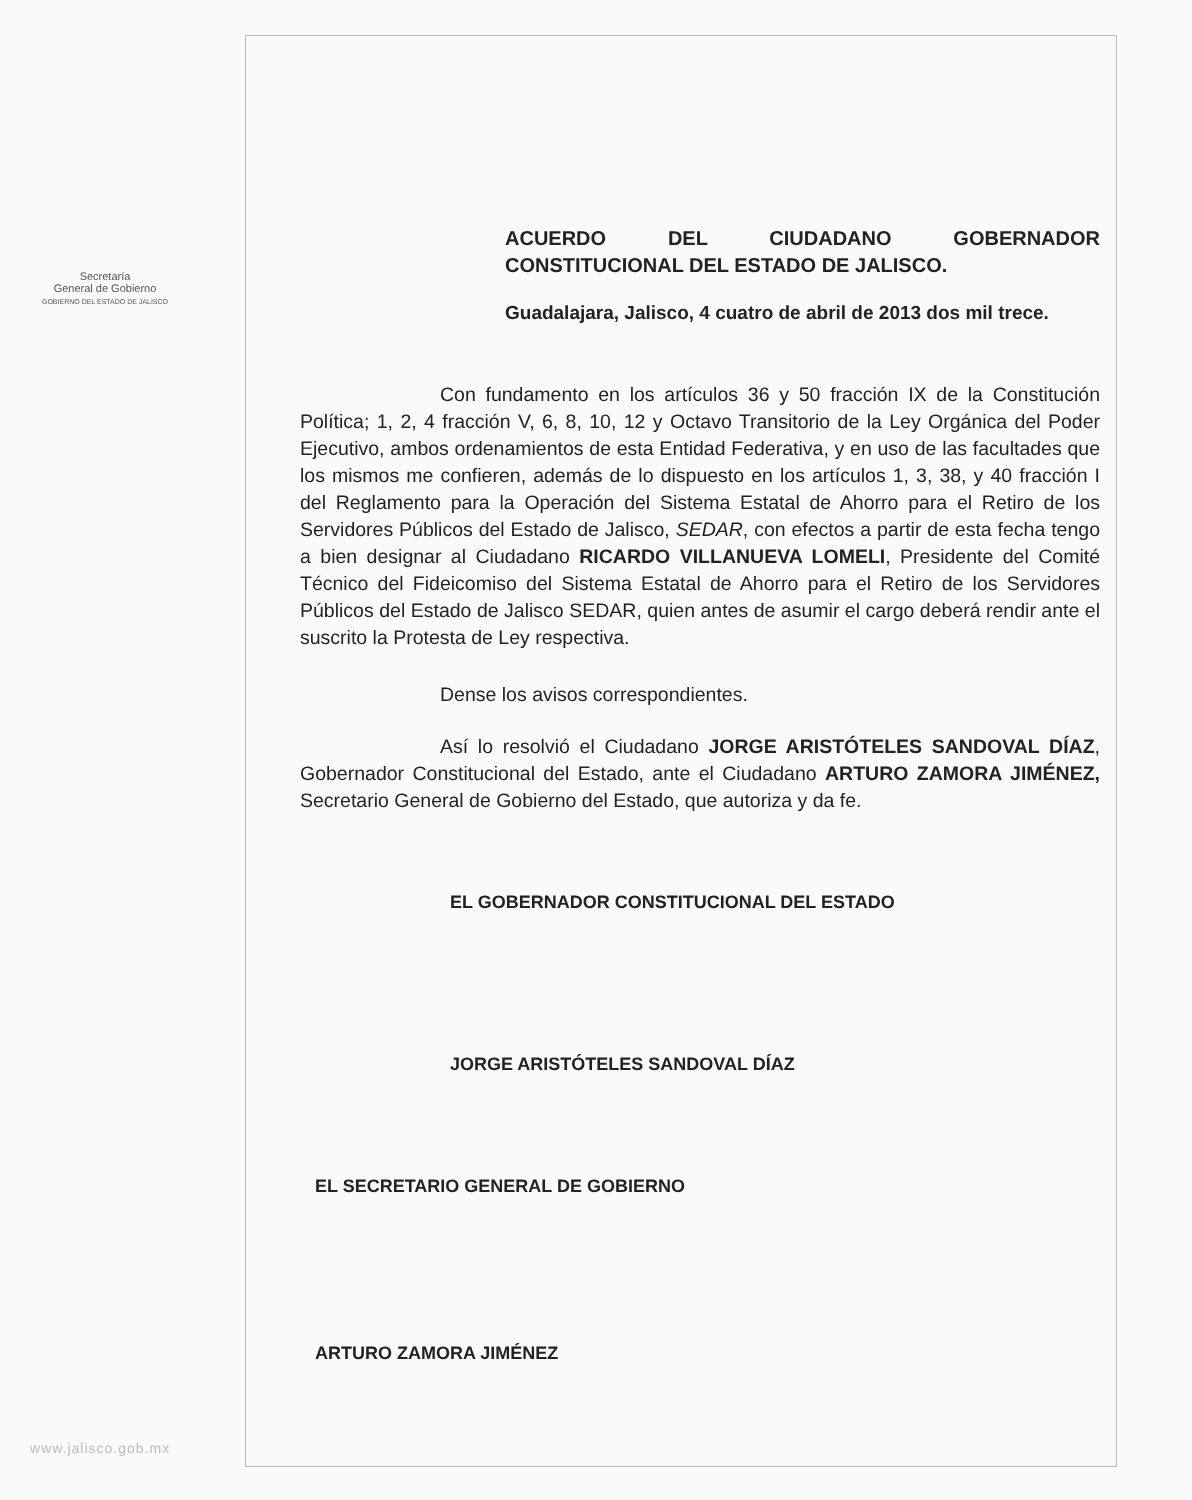Secretaría
General de Gobierno
GOBIERNO DEL ESTADO DE JALISCO
www.jalisco.gob.mx
ACUERDO DEL CIUDADANO GOBERNADOR CONSTITUCIONAL DEL ESTADO DE JALISCO.
Guadalajara, Jalisco, 4 cuatro de abril de 2013 dos mil trece.
Con fundamento en los artículos 36 y 50 fracción IX de la Constitución Política; 1, 2, 4 fracción V, 6, 8, 10, 12 y Octavo Transitorio de la Ley Orgánica del Poder Ejecutivo, ambos ordenamientos de esta Entidad Federativa, y en uso de las facultades que los mismos me confieren, además de lo dispuesto en los artículos 1, 3, 38, y 40 fracción I del Reglamento para la Operación del Sistema Estatal de Ahorro para el Retiro de los Servidores Públicos del Estado de Jalisco, SEDAR, con efectos a partir de esta fecha tengo a bien designar al Ciudadano RICARDO VILLANUEVA LOMELI, Presidente del Comité Técnico del Fideicomiso del Sistema Estatal de Ahorro para el Retiro de los Servidores Públicos del Estado de Jalisco SEDAR, quien antes de asumir el cargo deberá rendir ante el suscrito la Protesta de Ley respectiva.
Dense los avisos correspondientes.
Así lo resolvió el Ciudadano JORGE ARISTÓTELES SANDOVAL DÍAZ, Gobernador Constitucional del Estado, ante el Ciudadano ARTURO ZAMORA JIMÉNEZ, Secretario General de Gobierno del Estado, que autoriza y da fe.
EL GOBERNADOR CONSTITUCIONAL DEL ESTADO
JORGE ARISTÓTELES SANDOVAL DÍAZ
EL SECRETARIO GENERAL DE GOBIERNO
ARTURO ZAMORA JIMÉNEZ